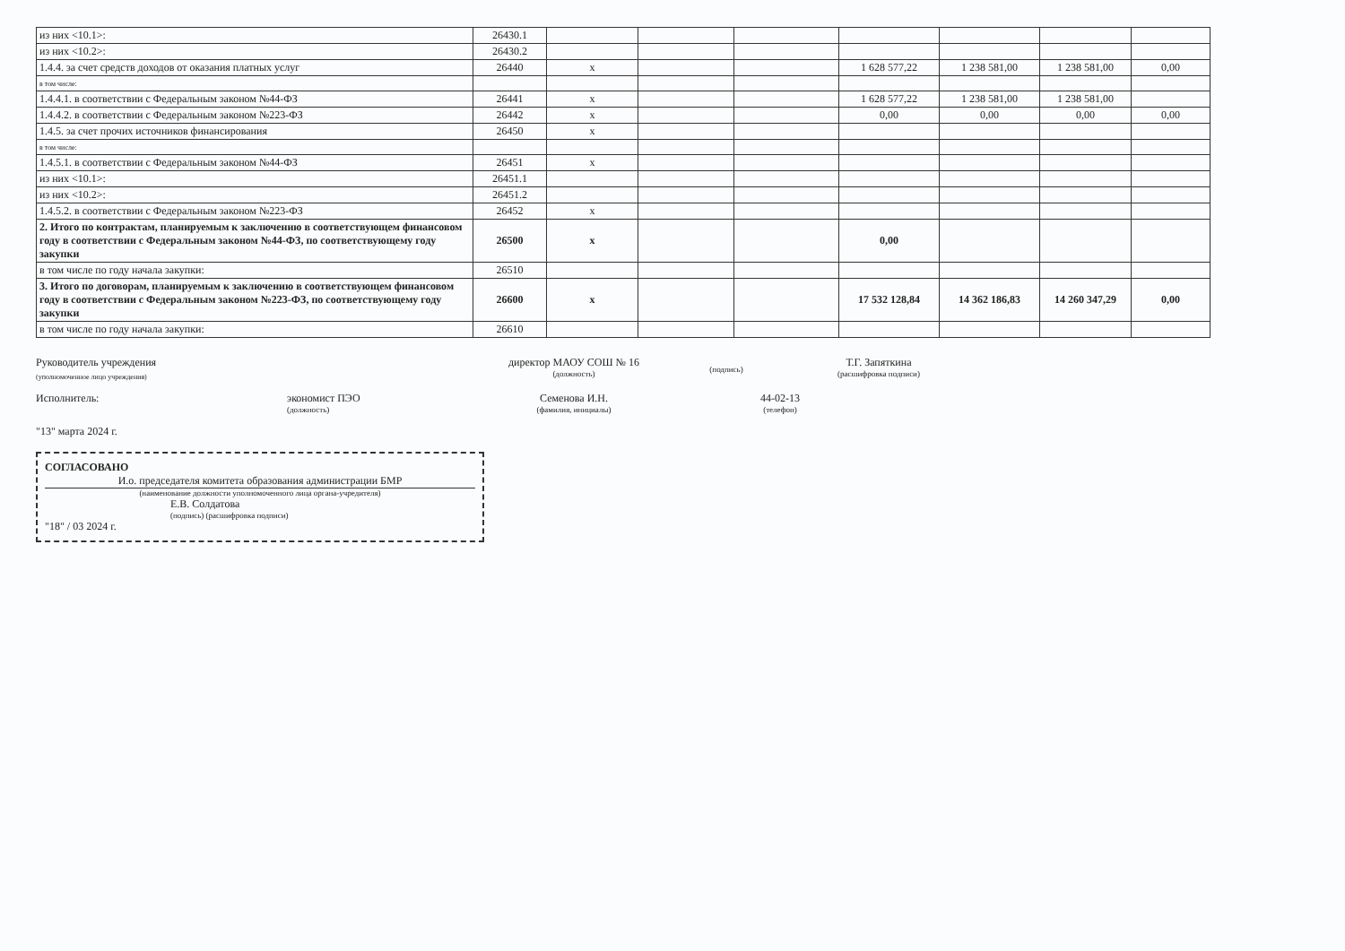| из них <10.1>: | 26430.1 | | | | | | | |
| из них <10.2>: | 26430.2 | | | | | | | |
| 1.4.4. за счет средств доходов от оказания платных услуг | 26440 | x | | | 1 628 577,22 | 1 238 581,00 | 1 238 581,00 | 0,00 |
| в том числе: | | | | | | | | |
| 1.4.4.1. в соответствии с Федеральным законом №44-ФЗ | 26441 | x | | | 1 628 577,22 | 1 238 581,00 | 1 238 581,00 | |
| 1.4.4.2. в соответствии с Федеральным законом №223-ФЗ | 26442 | x | | | 0,00 | 0,00 | 0,00 | 0,00 |
| 1.4.5. за счет прочих источников финансирования | 26450 | x | | | | | | |
| в том числе: | | | | | | | | |
| 1.4.5.1. в соответствии с Федеральным законом №44-ФЗ | 26451 | x | | | | | | |
| из них <10.1>: | 26451.1 | | | | | | | |
| из них <10.2>: | 26451.2 | | | | | | | |
| 1.4.5.2. в соответствии с Федеральным законом №223-ФЗ | 26452 | x | | | | | | |
| 2. Итого по контрактам, планируемым к заключению в соответствующем финансовом году в соответствии с Федеральным законом №44-ФЗ, по соответствующему году закупки | 26500 | x | | | 0,00 | | | |
| в том числе по году начала закупки: | 26510 | | | | | | | |
| 3. Итого по договорам, планируемым к заключению в соответствующем финансовом году в соответствии с Федеральным законом №223-ФЗ, по соответствующему году закупки | 26600 | x | | | 17 532 128,84 | 14 362 186,83 | 14 260 347,29 | 0,00 |
| в том числе по году начала закупки: | 26610 | | | | | | | |
Руководитель учреждения
(уполномоченное лицо учреждения)
директор МАОУ СОШ № 16
(должность)
(подпись)
Т.Г. Запяткина
(расшифровка подписи)
Исполнитель: экономист ПЭО
(должность)
Семенова И.Н.
(фамилия, инициалы)
44-02-13
(телефон)
"13" марта 2024 г.
СОГЛАСОВАНО
И.о. председателя комитета образования администрации БМР
(наименование должности уполномоченного лица органа-учредителя)
Е.В. Солдатова
(подпись) (расшифровка подписи)
"18" / 03 2024 г.